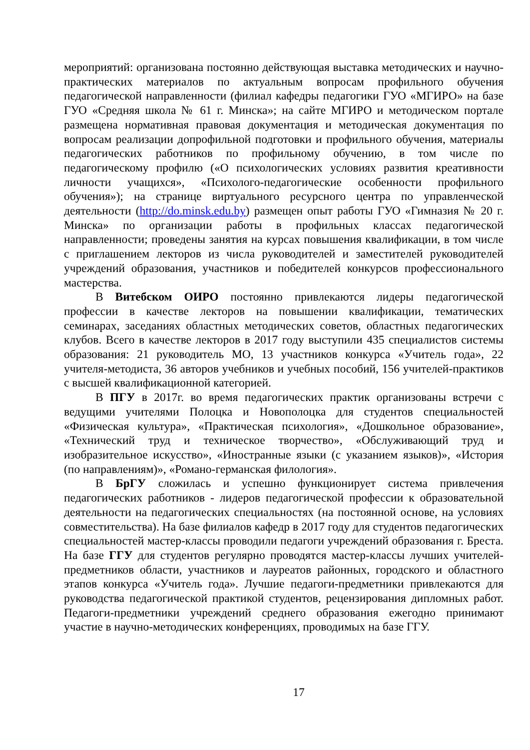мероприятий: организована постоянно действующая выставка методических и научно-практических материалов по актуальным вопросам профильного обучения педагогической направленности (филиал кафедры педагогики ГУО «МГИРО» на базе ГУО «Средняя школа № 61 г. Минска»; на сайте МГИРО и методическом портале размещена нормативная правовая документация и методическая документация по вопросам реализации допрофильной подготовки и профильного обучения, материалы педагогических работников по профильному обучению, в том числе по педагогическому профилю («О психологических условиях развития креативности личности учащихся», «Психолого-педагогические особенности профильного обучения»); на странице виртуального ресурсного центра по управленческой деятельности (http://do.minsk.edu.by) размещен опыт работы ГУО «Гимназия № 20 г. Минска» по организации работы в профильных классах педагогической направленности; проведены занятия на курсах повышения квалификации, в том числе с приглашением лекторов из числа руководителей и заместителей руководителей учреждений образования, участников и победителей конкурсов профессионального мастерства.
В Витебском ОИРО постоянно привлекаются лидеры педагогической профессии в качестве лекторов на повышении квалификации, тематических семинарах, заседаниях областных методических советов, областных педагогических клубов. Всего в качестве лекторов в 2017 году выступили 435 специалистов системы образования: 21 руководитель МО, 13 участников конкурса «Учитель года», 22 учителя-методиста, 36 авторов учебников и учебных пособий, 156 учителей-практиков с высшей квалификационной категорией.
В ПГУ в 2017г. во время педагогических практик организованы встречи с ведущими учителями Полоцка и Новополоцка для студентов специальностей «Физическая культура», «Практическая психология», «Дошкольное образование», «Технический труд и техническое творчество», «Обслуживающий труд и изобразительное искусство», «Иностранные языки (с указанием языков)», «История (по направлениям)», «Романо-германская филология».
В БрГУ сложилась и успешно функционирует система привлечения педагогических работников - лидеров педагогической профессии к образовательной деятельности на педагогических специальностях (на постоянной основе, на условиях совместительства). На базе филиалов кафедр в 2017 году для студентов педагогических специальностей мастер-классы проводили педагоги учреждений образования г. Бреста. На базе ГГУ для студентов регулярно проводятся мастер-классы лучших учителей-предметников области, участников и лауреатов районных, городского и областного этапов конкурса «Учитель года». Лучшие педагоги-предметники привлекаются для руководства педагогической практикой студентов, рецензирования дипломных работ. Педагоги-предметники учреждений среднего образования ежегодно принимают участие в научно-методических конференциях, проводимых на базе ГГУ.
17